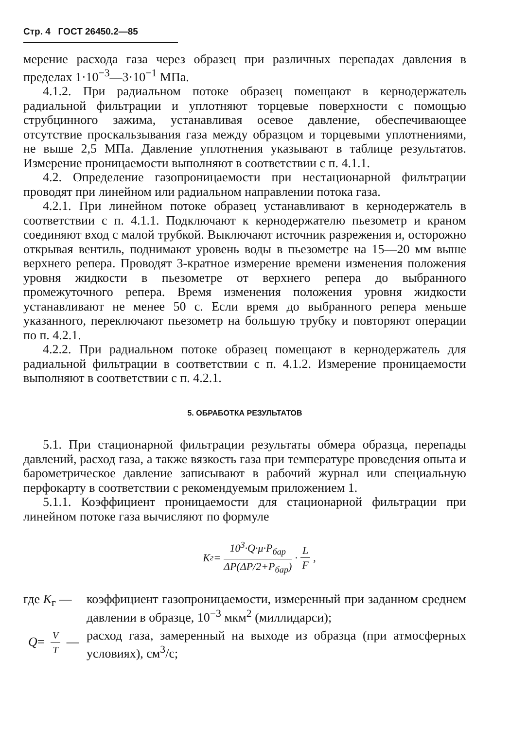Стр. 4 ГОСТ 26450.2—85
мерение расхода газа через образец при различных перепадах давления в пределах 1·10<sup>−3</sup>—3·10<sup>−1</sup> МПа.
4.1.2. При радиальном потоке образец помещают в кернодержатель радиальной фильтрации и уплотняют торцевые поверхности с помощью струбцинного зажима, устанавливая осевое давление, обеспечивающее отсутствие проскальзывания газа между образцом и торцевыми уплотнениями, не выше 2,5 МПа. Давление уплотнения указывают в таблице результатов. Измерение проницаемости выполняют в соответствии с п. 4.1.1.
4.2. Определение газопроницаемости при нестационарной фильтрации проводят при линейном или радиальном направлении потока газа.
4.2.1. При линейном потоке образец устанавливают в кернодержатель в соответствии с п. 4.1.1. Подключают к кернодержателю пьезометр и краном соединяют вход с малой трубкой. Выключают источник разрежения и, осторожно открывая вентиль, поднимают уровень воды в пьезометре на 15—20 мм выше верхнего репера. Проводят 3-кратное измерение времени изменения положения уровня жидкости в пьезометре от верхнего репера до выбранного промежуточного репера. Время изменения положения уровня жидкости устанавливают не менее 50 с. Если время до выбранного репера меньше указанного, переключают пьезометр на большую трубку и повторяют операции по п. 4.2.1.
4.2.2. При радиальном потоке образец помещают в кернодержатель для радиальной фильтрации в соответствии с п. 4.1.2. Измерение проницаемости выполняют в соответствии с п. 4.2.1.
5. ОБРАБОТКА РЕЗУЛЬТАТОВ
5.1. При стационарной фильтрации результаты обмера образца, перепады давлений, расход газа, а также вязкость газа при температуре проведения опыта и барометрическое давление записывают в рабочий журнал или специальную перфокарту в соответствии с рекомендуемым приложением 1.
5.1.1. Коэффициент проницаемости для стационарной фильтрации при линейном потоке газа вычисляют по формуле
K<sub>г</sub>= 10<sup>3</sup>·Q·μ·P<sub>бар</sub> ΔP(ΔP/2+P<sub>бар</sub>) · L F,
где K<sub>г</sub> — коэффициент газопроницаемости, измеренный при заданном среднем давлении в образце, 10<sup>−3</sup> мкм<sup>2</sup> (миллидарси);
Q= V T —
расход газа, замеренный на выходе из образца (при атмосферных условиях), см<sup>3</sup>/с;